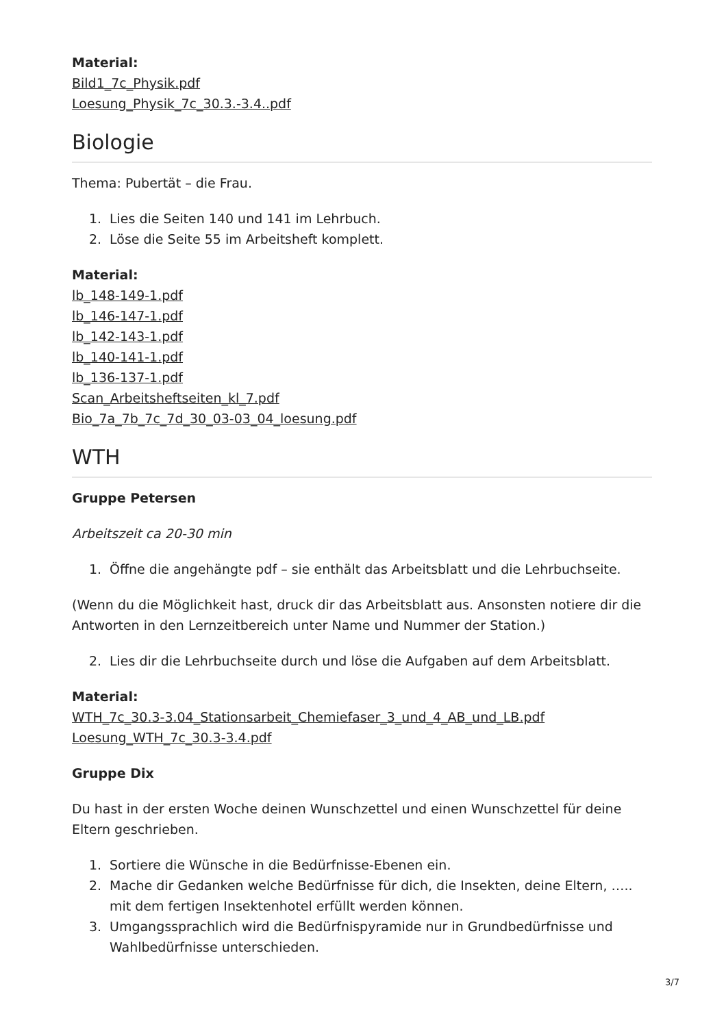Material:
Bild1_7c_Physik.pdf
Loesung_Physik_7c_30.3.-3.4..pdf
Biologie
Thema: Pubertät – die Frau.
1. Lies die Seiten 140 und 141 im Lehrbuch.
2. Löse die Seite 55 im Arbeitsheft komplett.
Material:
lb_148-149-1.pdf
lb_146-147-1.pdf
lb_142-143-1.pdf
lb_140-141-1.pdf
lb_136-137-1.pdf
Scan_Arbeitsheftseiten_kl_7.pdf
Bio_7a_7b_7c_7d_30_03-03_04_loesung.pdf
WTH
Gruppe Petersen
Arbeitszeit ca 20-30 min
1. Öffne die angehängte pdf – sie enthält das Arbeitsblatt und die Lehrbuchseite.
(Wenn du die Möglichkeit hast, druck dir das Arbeitsblatt aus. Ansonsten notiere dir die Antworten in den Lernzeitbereich unter Name und Nummer der Station.)
2. Lies dir die Lehrbuchseite durch und löse die Aufgaben auf dem Arbeitsblatt.
Material:
WTH_7c_30.3-3.04_Stationsarbeit_Chemiefaser_3_und_4_AB_und_LB.pdf
Loesung_WTH_7c_30.3-3.4.pdf
Gruppe Dix
Du hast in der ersten Woche deinen Wunschzettel und einen Wunschzettel für deine Eltern geschrieben.
1. Sortiere die Wünsche in die Bedürfnisse-Ebenen ein.
2. Mache dir Gedanken welche Bedürfnisse für dich, die Insekten, deine Eltern, ….. mit dem fertigen Insektenhotel erfüllt werden können.
3. Umgangssprachlich wird die Bedürfnispyramide nur in Grundbedürfnisse und Wahlbedürfnisse unterschieden.
3/7